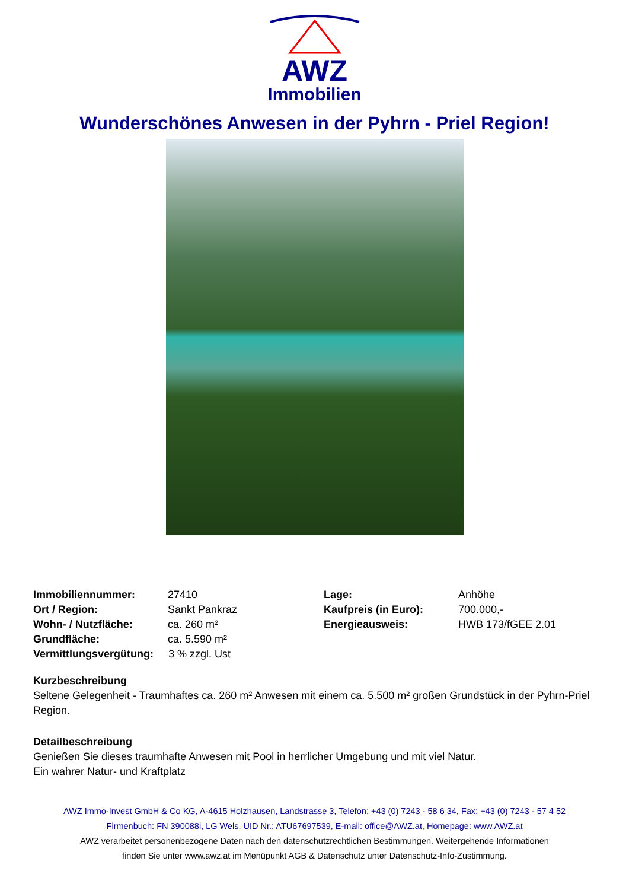AWZ
Immobilien
Wunderschönes Anwesen in der Pyhrn - Priel Region!
| Immobiliennummer: | 27410 | Lage: | Anhöhe |
| Ort / Region: | Sankt Pankraz | Kaufpreis (in Euro): | 700.000,- |
| Wohn- / Nutzfläche: | ca. 260 m² | Energieausweis: | HWB 173/fGEE 2.01 |
| Grundfläche: | ca. 5.590 m² | | |
| Vermittlungsvergütung: 3 % zzgl. Ust | | | |
Kurzbeschreibung
Seltene Gelegenheit - Traumhaftes ca. 260 m² Anwesen mit einem ca. 5.500 m² großen Grundstück in der Pyhrn-Priel Region.
Detailbeschreibung
Genießen Sie dieses traumhafte Anwesen mit Pool in herrlicher Umgebung und mit viel Natur.
Ein wahrer Natur- und Kraftplatz
AWZ Immo-Invest GmbH & Co KG, A-4615 Holzhausen, Landstrasse 3, Telefon: +43 (0) 7243 - 58 6 34, Fax: +43 (0) 7243 - 57 4 52
Firmenbuch: FN 390088i, LG Wels, UID Nr.: ATU67697539, E-mail: office@AWZ.at, Homepage: www.AWZ.at
AWZ verarbeitet personenbezogene Daten nach den datenschutzrechtlichen Bestimmungen. Weitergehende Informationen
finden Sie unter www.awz.at im Menüpunkt AGB & Datenschutz unter Datenschutz-Info-Zustimmung.